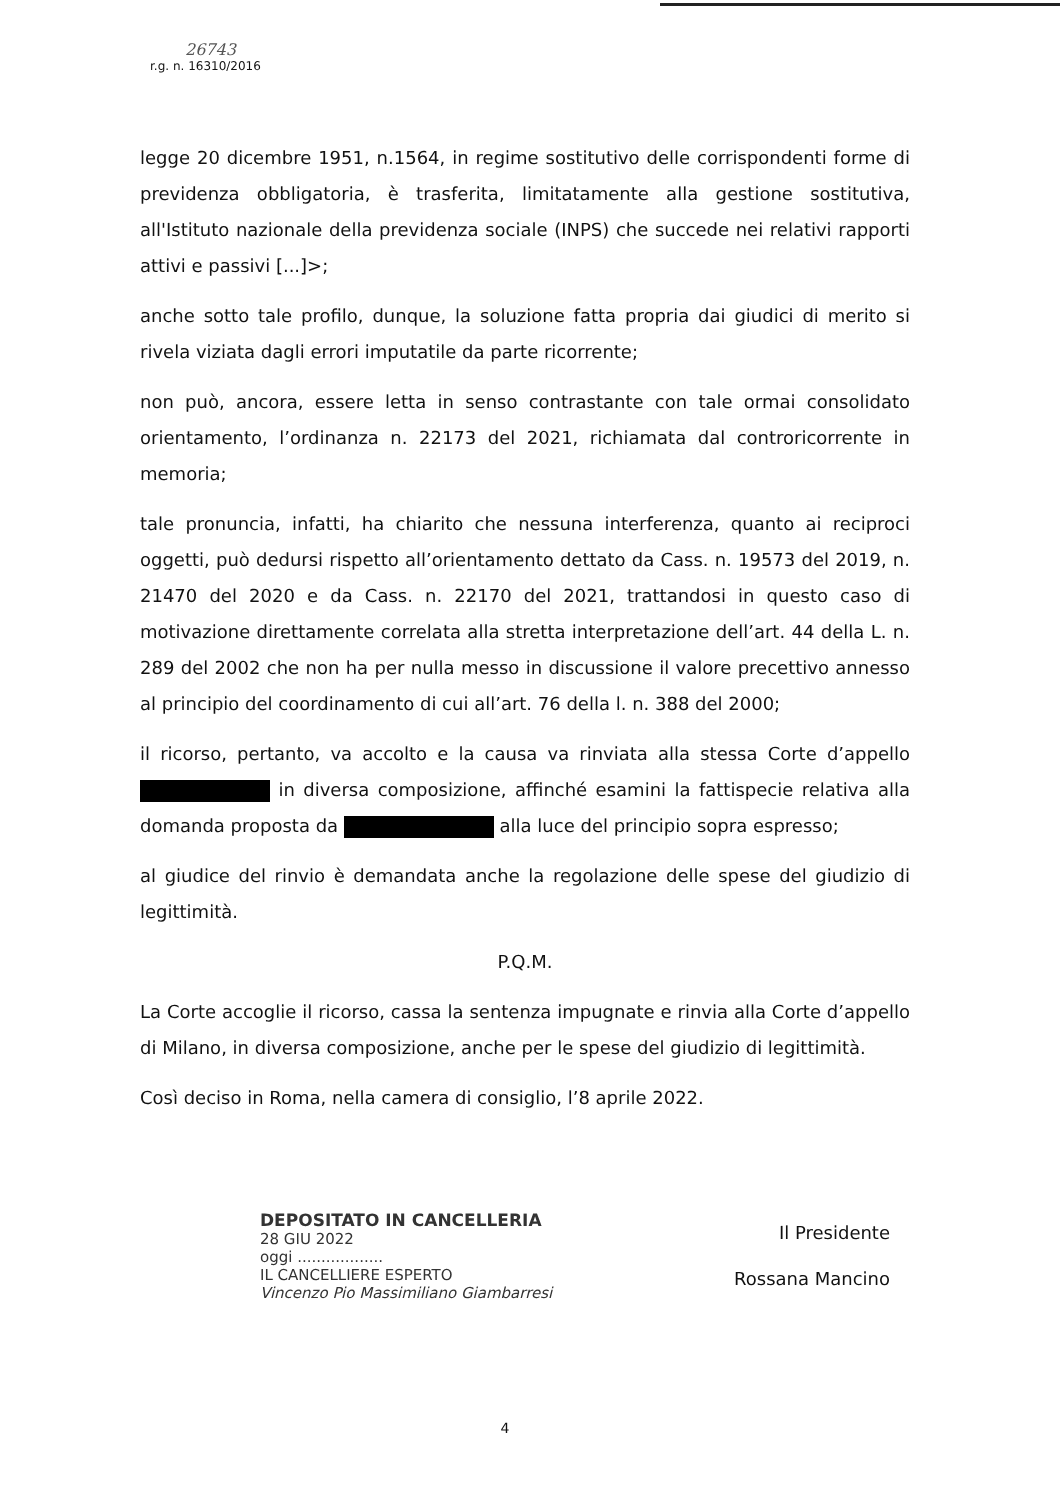26743
r.g. n. 16310/2016
legge 20 dicembre 1951, n.1564, in regime sostitutivo delle corrispondenti forme di previdenza obbligatoria, è trasferita, limitatamente alla gestione sostitutiva, all'Istituto nazionale della previdenza sociale (INPS) che succede nei relativi rapporti attivi e passivi [...]>;
anche sotto tale profilo, dunque, la soluzione fatta propria dai giudici di merito si rivela viziata dagli errori imputatile da parte ricorrente;
non può, ancora, essere letta in senso contrastante con tale ormai consolidato orientamento, l’ordinanza n. 22173 del 2021, richiamata dal controricorrente in memoria;
tale pronuncia, infatti, ha chiarito che nessuna interferenza, quanto ai reciproci oggetti, può dedursi rispetto all’orientamento dettato da Cass. n. 19573 del 2019, n. 21470 del 2020 e da Cass. n. 22170 del 2021, trattandosi in questo caso di motivazione direttamente correlata alla stretta interpretazione dell’art. 44 della L. n. 289 del 2002 che non ha per nulla messo in discussione il valore precettivo annesso al principio del coordinamento di cui all’art. 76 della l. n. 388 del 2000;
il ricorso, pertanto, va accolto e la causa va rinviata alla stessa Corte d’appello in diversa composizione, affinché esamini la fattispecie relativa alla domanda proposta da alla luce del principio sopra espresso;
al giudice del rinvio è demandata anche la regolazione delle spese del giudizio di legittimità.
P.Q.M.
La Corte accoglie il ricorso, cassa la sentenza impugnate e rinvia alla Corte d’appello di Milano, in diversa composizione, anche per le spese del giudizio di legittimità.
Così deciso in Roma, nella camera di consiglio, l’8 aprile 2022.
DEPOSITATO IN CANCELLERIA
28 GIU 2022
oggi ..................
IL CANCELLIERE ESPERTO
Vincenzo Pio Massimiliano Giambarresi
Il Presidente
Rossana Mancino
4